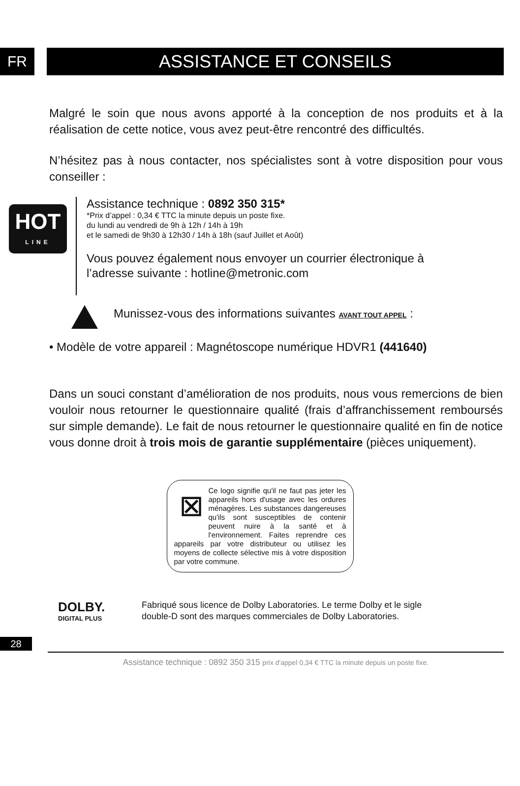FR
ASSISTANCE ET CONSEILS
Malgré le soin que nous avons apporté à la conception de nos produits et à la réalisation de cette notice, vous avez peut-être rencontré des difficultés.
N’hésitez pas à nous contacter, nos spécialistes sont à votre disposition pour vous conseiller :
HOT
LINE
Assistance technique : 0892 350 315*
*Prix d’appel : 0,34 € TTC la minute depuis un poste fixe.
du lundi au vendredi de 9h à 12h / 14h à 19h
et le samedi de 9h30 à 12h30 / 14h à 18h (sauf Juillet et Août)
Vous pouvez également nous envoyer un courrier électronique à l’adresse suivante : hotline@metronic.com
Munissez-vous des informations suivantes AVANT TOUT APPEL :
• Modèle de votre appareil : Magnétoscope numérique HDVR1 (441640)
Dans un souci constant d’amélioration de nos produits, nous vous remercions de bien vouloir nous retourner le questionnaire qualité (frais d’affranchissement remboursés sur simple demande). Le fait de nous retourner le questionnaire qualité en fin de notice vous donne droit à trois mois de garantie supplémentaire (pièces uniquement).
⊠
Ce logo signifie qu'il ne faut pas jeter les appareils hors d'usage avec les ordures ménagères. Les substances dangereuses qu'ils sont susceptibles de contenir peuvent nuire à la santé et à l'environnement. Faites reprendre ces appareils par votre distributeur ou utilisez les moyens de collecte sélective mis à votre disposition par votre commune.
DOLBY.
DIGITAL PLUS
Fabriqué sous licence de Dolby Laboratories. Le terme Dolby et le sigle
double-D sont des marques commerciales de Dolby Laboratories.
28
Assistance technique : 0892 350 315 prix d'appel 0,34 € TTC la minute depuis un poste fixe.